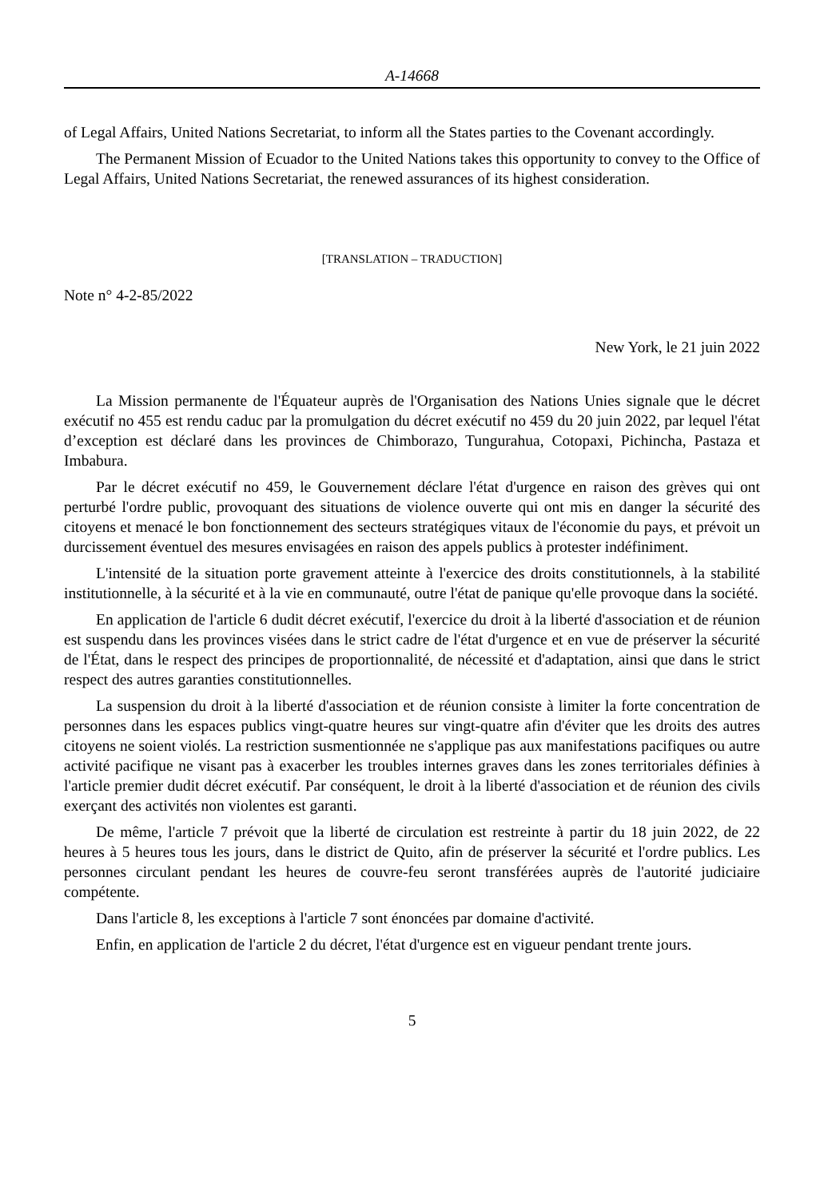A-14668
of Legal Affairs, United Nations Secretariat, to inform all the States parties to the Covenant accordingly.
The Permanent Mission of Ecuador to the United Nations takes this opportunity to convey to the Office of Legal Affairs, United Nations Secretariat, the renewed assurances of its highest consideration.
[TRANSLATION – TRADUCTION]
Note n° 4-2-85/2022
New York, le 21 juin 2022
La Mission permanente de l'Équateur auprès de l'Organisation des Nations Unies signale que le décret exécutif no 455 est rendu caduc par la promulgation du décret exécutif no 459 du 20 juin 2022, par lequel l'état d’exception est déclaré dans les provinces de Chimborazo, Tungurahua, Cotopaxi, Pichincha, Pastaza et Imbabura.
Par le décret exécutif no 459, le Gouvernement déclare l'état d'urgence en raison des grèves qui ont perturbé l'ordre public, provoquant des situations de violence ouverte qui ont mis en danger la sécurité des citoyens et menacé le bon fonctionnement des secteurs stratégiques vitaux de l'économie du pays, et prévoit un durcissement éventuel des mesures envisagées en raison des appels publics à protester indéfiniment.
L'intensité de la situation porte gravement atteinte à l'exercice des droits constitutionnels, à la stabilité institutionnelle, à la sécurité et à la vie en communauté, outre l'état de panique qu'elle provoque dans la société.
En application de l'article 6 dudit décret exécutif, l'exercice du droit à la liberté d'association et de réunion est suspendu dans les provinces visées dans le strict cadre de l'état d'urgence et en vue de préserver la sécurité de l'État, dans le respect des principes de proportionnalité, de nécessité et d'adaptation, ainsi que dans le strict respect des autres garanties constitutionnelles.
La suspension du droit à la liberté d'association et de réunion consiste à limiter la forte concentration de personnes dans les espaces publics vingt-quatre heures sur vingt-quatre afin d'éviter que les droits des autres citoyens ne soient violés. La restriction susmentionnée ne s'applique pas aux manifestations pacifiques ou autre activité pacifique ne visant pas à exacerber les troubles internes graves dans les zones territoriales définies à l'article premier dudit décret exécutif. Par conséquent, le droit à la liberté d'association et de réunion des civils exerçant des activités non violentes est garanti.
De même, l'article 7 prévoit que la liberté de circulation est restreinte à partir du 18 juin 2022, de 22 heures à 5 heures tous les jours, dans le district de Quito, afin de préserver la sécurité et l'ordre publics. Les personnes circulant pendant les heures de couvre-feu seront transférées auprès de l'autorité judiciaire compétente.
Dans l'article 8, les exceptions à l'article 7 sont énoncées par domaine d'activité.
Enfin, en application de l'article 2 du décret, l'état d'urgence est en vigueur pendant trente jours.
5